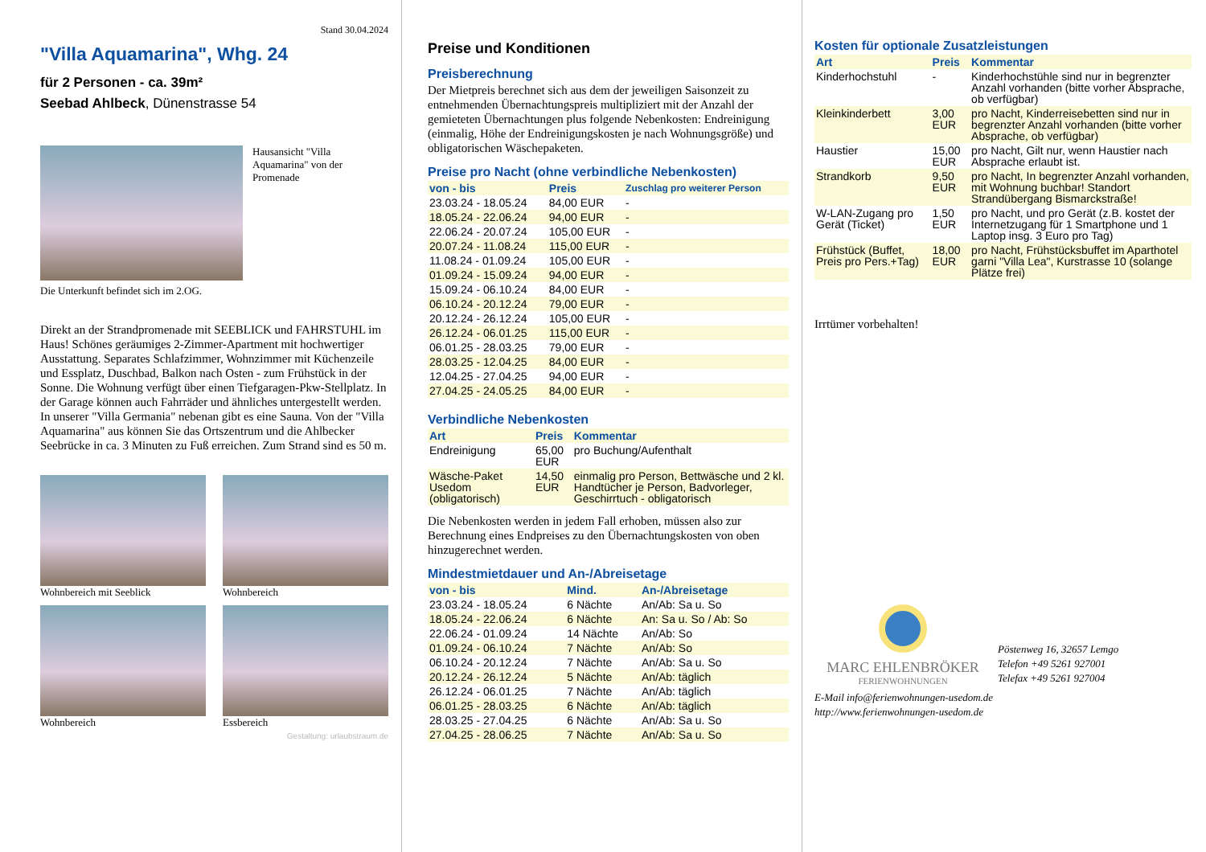Stand 30.04.2024
"Villa Aquamarina", Whg. 24
für 2 Personen - ca. 39m²
Seebad Ahlbeck, Dünenstrasse 54
Hausansicht "Villa Aquamarina" von der Promenade
Die Unterkunft befindet sich im 2.OG.
Direkt an der Strandpromenade mit SEEBLICK und FAHRSTUHL im Haus! Schönes geräumiges 2-Zimmer-Apartment mit hochwertiger Ausstattung. Separates Schlafzimmer, Wohnzimmer mit Küchenzeile und Essplatz, Duschbad, Balkon nach Osten - zum Frühstück in der Sonne. Die Wohnung verfügt über einen Tiefgaragen-Pkw-Stellplatz. In der Garage können auch Fahrräder und ähnliches untergestellt werden. In unserer "Villa Germania" nebenan gibt es eine Sauna. Von der "Villa Aquamarina" aus können Sie das Ortszentrum und die Ahlbecker Seebrücke in ca. 3 Minuten zu Fuß erreichen. Zum Strand sind es 50 m.
Wohnbereich mit Seeblick
Wohnbereich
Wohnbereich
Essbereich
Gestaltung: urlaubstraum.de
Preise und Konditionen
Preisberechnung
Der Mietpreis berechnet sich aus dem der jeweiligen Saisonzeit zu entnehmenden Übernachtungspreis multipliziert mit der Anzahl der gemieteten Übernachtungen plus folgende Nebenkosten: Endreinigung (einmalig, Höhe der Endreinigungskosten je nach Wohnungsgröße) und obligatorischen Wäschepaketen.
Preise pro Nacht (ohne verbindliche Nebenkosten)
| von - bis | Preis | Zuschlag pro weiterer Person |
| --- | --- | --- |
| 23.03.24 - 18.05.24 | 84,00 EUR | - |
| 18.05.24 - 22.06.24 | 94,00 EUR | - |
| 22.06.24 - 20.07.24 | 105,00 EUR | - |
| 20.07.24 - 11.08.24 | 115,00 EUR | - |
| 11.08.24 - 01.09.24 | 105,00 EUR | - |
| 01.09.24 - 15.09.24 | 94,00 EUR | - |
| 15.09.24 - 06.10.24 | 84,00 EUR | - |
| 06.10.24 - 20.12.24 | 79,00 EUR | - |
| 20.12.24 - 26.12.24 | 105,00 EUR | - |
| 26.12.24 - 06.01.25 | 115,00 EUR | - |
| 06.01.25 - 28.03.25 | 79,00 EUR | - |
| 28.03.25 - 12.04.25 | 84,00 EUR | - |
| 12.04.25 - 27.04.25 | 94,00 EUR | - |
| 27.04.25 - 24.05.25 | 84,00 EUR | - |
Verbindliche Nebenkosten
| Art | Preis | Kommentar |
| --- | --- | --- |
| Endreinigung | 65,00 EUR | pro Buchung/Aufenthalt |
| Wäsche-Paket Usedom (obligatorisch) | 14,50 EUR | einmalig pro Person, Bettwäsche und 2 kl. Handtücher je Person, Badvorleger, Geschirrtuch - obligatorisch |
Die Nebenkosten werden in jedem Fall erhoben, müssen also zur Berechnung eines Endpreises zu den Übernachtungskosten von oben hinzugerechnet werden.
Mindestmietdauer und An-/Abreisetage
| von - bis | Mind. | An-/Abreisetage |
| --- | --- | --- |
| 23.03.24 - 18.05.24 | 6 Nächte | An/Ab: Sa u. So |
| 18.05.24 - 22.06.24 | 6 Nächte | An: Sa u. So / Ab: So |
| 22.06.24 - 01.09.24 | 14 Nächte | An/Ab: So |
| 01.09.24 - 06.10.24 | 7 Nächte | An/Ab: So |
| 06.10.24 - 20.12.24 | 7 Nächte | An/Ab: Sa u. So |
| 20.12.24 - 26.12.24 | 5 Nächte | An/Ab: täglich |
| 26.12.24 - 06.01.25 | 7 Nächte | An/Ab: täglich |
| 06.01.25 - 28.03.25 | 6 Nächte | An/Ab: täglich |
| 28.03.25 - 27.04.25 | 6 Nächte | An/Ab: Sa u. So |
| 27.04.25 - 28.06.25 | 7 Nächte | An/Ab: Sa u. So |
Kosten für optionale Zusatzleistungen
| Art | Preis | Kommentar |
| --- | --- | --- |
| Kinderhochstuhl | - | Kinderhochstühle sind nur in begrenzter Anzahl vorhanden (bitte vorher Absprache, ob verfügbar) |
| Kleinkinderbett | 3,00 EUR | pro Nacht, Kinderreisebetten sind nur in begrenzter Anzahl vorhanden (bitte vorher Absprache, ob verfügbar) |
| Haustier | 15,00 EUR | pro Nacht, Gilt nur, wenn Haustier nach Absprache erlaubt ist. |
| Strandkorb | 9,50 EUR | pro Nacht, In begrenzter Anzahl vorhanden, mit Wohnung buchbar! Standort Strandübergang Bismarckstraße! |
| W-LAN-Zugang pro Gerät (Ticket) | 1,50 EUR | pro Nacht, und pro Gerät (z.B. kostet der Internetzugang für 1 Smartphone und 1 Laptop insg. 3 Euro pro Tag) |
| Frühstück (Buffet, Preis pro Pers.+Tag) | 18,00 EUR | pro Nacht, Frühstücksbuffet im Aparthotel garni "Villa Lea", Kurstrasse 10 (solange Plätze frei) |
Irrtümer vorbehalten!
MARC EHLENBRÖKER
FERIENWOHNUNGEN
Pöstenweg 16, 32657 Lemgo
Telefon +49 5261 927001
Telefax +49 5261 927004
E-Mail info@ferienwohnungen-usedom.de
http://www.ferienwohnungen-usedom.de